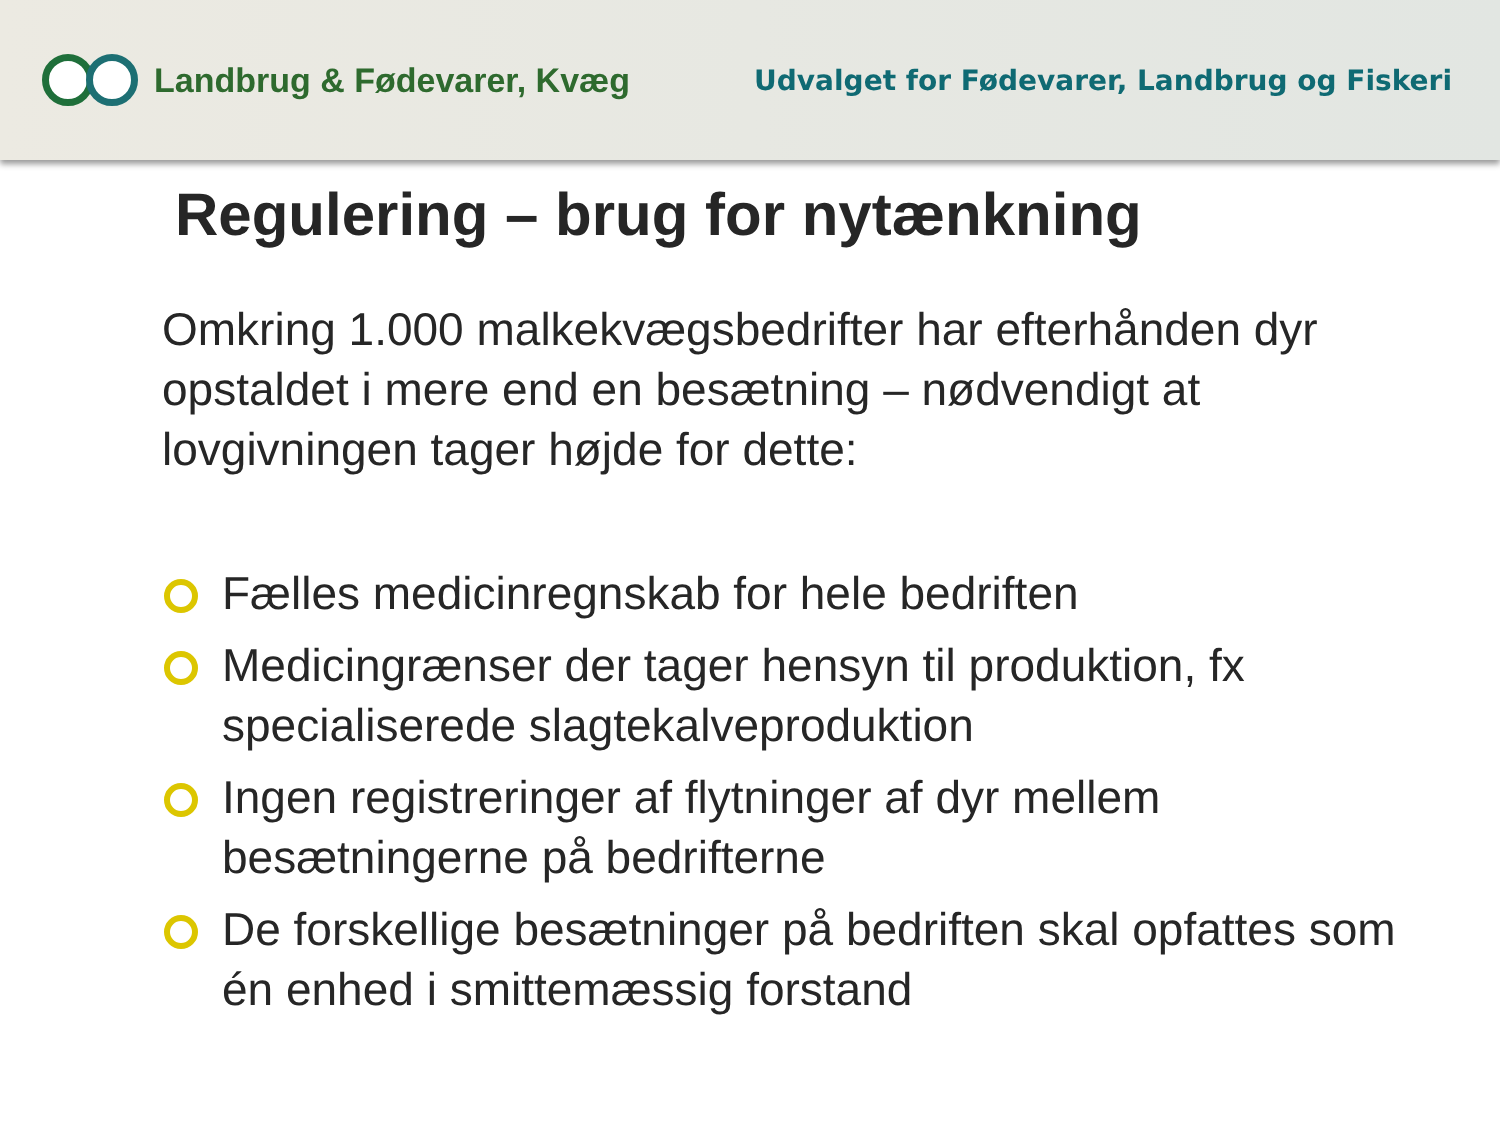Landbrug & Fødevarer, Kvæg
Udvalget for Fødevarer, Landbrug og Fiskeri
Regulering – brug for nytænkning
Omkring 1.000 malkekvægsbedrifter har efterhånden dyr opstaldet i mere end en besætning – nødvendigt at lovgivningen tager højde for dette:
Fælles medicinregnskab for hele bedriften
Medicingrænser der tager hensyn til produktion, fx specialiserede slagtekalveproduktion
Ingen registreringer af flytninger af dyr mellem besætningerne på bedrifterne
De forskellige besætninger på bedriften skal opfattes som én enhed i smittemæssig forstand